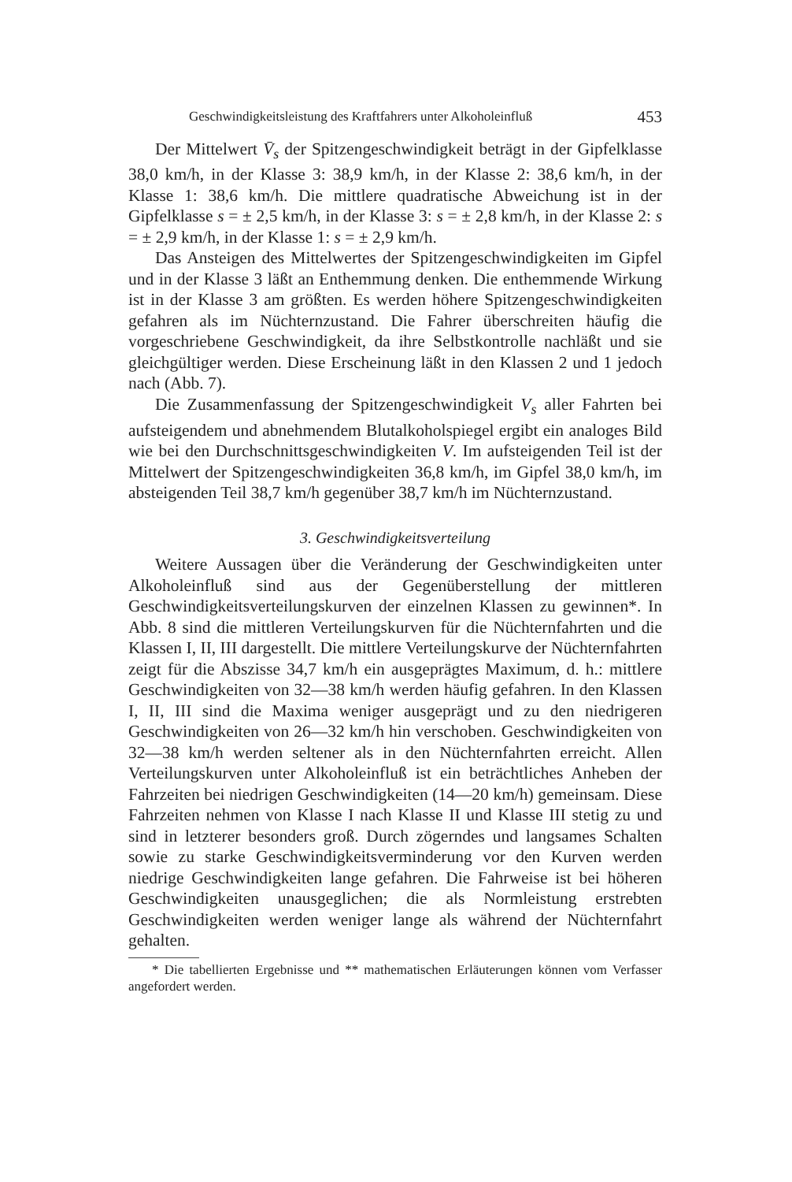Geschwindigkeitsleistung des Kraftfahrers unter Alkoholeinfluß 453
Der Mittelwert V̄<sub>s</sub> der Spitzengeschwindigkeit beträgt in der Gipfelklasse 38,0 km/h, in der Klasse 3: 38,9 km/h, in der Klasse 2: 38,6 km/h, in der Klasse 1: 38,6 km/h. Die mittlere quadratische Abweichung ist in der Gipfelklasse s = ± 2,5 km/h, in der Klasse 3: s = ± 2,8 km/h, in der Klasse 2: s = ± 2,9 km/h, in der Klasse 1: s = ± 2,9 km/h.
Das Ansteigen des Mittelwertes der Spitzengeschwindigkeiten im Gipfel und in der Klasse 3 läßt an Enthemmung denken. Die enthemmende Wirkung ist in der Klasse 3 am größten. Es werden höhere Spitzengeschwindigkeiten gefahren als im Nüchternzustand. Die Fahrer überschreiten häufig die vorgeschriebene Geschwindigkeit, da ihre Selbstkontrolle nachläßt und sie gleichgültiger werden. Diese Erscheinung läßt in den Klassen 2 und 1 jedoch nach (Abb. 7).
Die Zusammenfassung der Spitzengeschwindigkeit V<sub>s</sub> aller Fahrten bei aufsteigendem und abnehmendem Blutalkoholspiegel ergibt ein analoges Bild wie bei den Durchschnittsgeschwindigkeiten V. Im aufsteigenden Teil ist der Mittelwert der Spitzengeschwindigkeiten 36,8 km/h, im Gipfel 38,0 km/h, im absteigenden Teil 38,7 km/h gegenüber 38,7 km/h im Nüchternzustand.
3. Geschwindigkeitsverteilung
Weitere Aussagen über die Veränderung der Geschwindigkeiten unter Alkoholeinfluß sind aus der Gegenüberstellung der mittleren Geschwindigkeitsverteilungskurven der einzelnen Klassen zu gewinnen*. In Abb. 8 sind die mittleren Verteilungskurven für die Nüchternfahrten und die Klassen I, II, III dargestellt. Die mittlere Verteilungskurve der Nüchternfahrten zeigt für die Abszisse 34,7 km/h ein ausgeprägtes Maximum, d. h.: mittlere Geschwindigkeiten von 32—38 km/h werden häufig gefahren. In den Klassen I, II, III sind die Maxima weniger ausgeprägt und zu den niedrigeren Geschwindigkeiten von 26—32 km/h hin verschoben. Geschwindigkeiten von 32—38 km/h werden seltener als in den Nüchternfahrten erreicht. Allen Verteilungskurven unter Alkoholeinfluß ist ein beträchtliches Anheben der Fahrzeiten bei niedrigen Geschwindigkeiten (14—20 km/h) gemeinsam. Diese Fahrzeiten nehmen von Klasse I nach Klasse II und Klasse III stetig zu und sind in letzterer besonders groß. Durch zögerndes und langsames Schalten sowie zu starke Geschwindigkeitsverminderung vor den Kurven werden niedrige Geschwindigkeiten lange gefahren. Die Fahrweise ist bei höheren Geschwindigkeiten unausgeglichen; die als Normleistung erstrebten Geschwindigkeiten werden weniger lange als während der Nüchternfahrt gehalten.
* Die tabellierten Ergebnisse und ** mathematischen Erläuterungen können vom Verfasser angefordert werden.